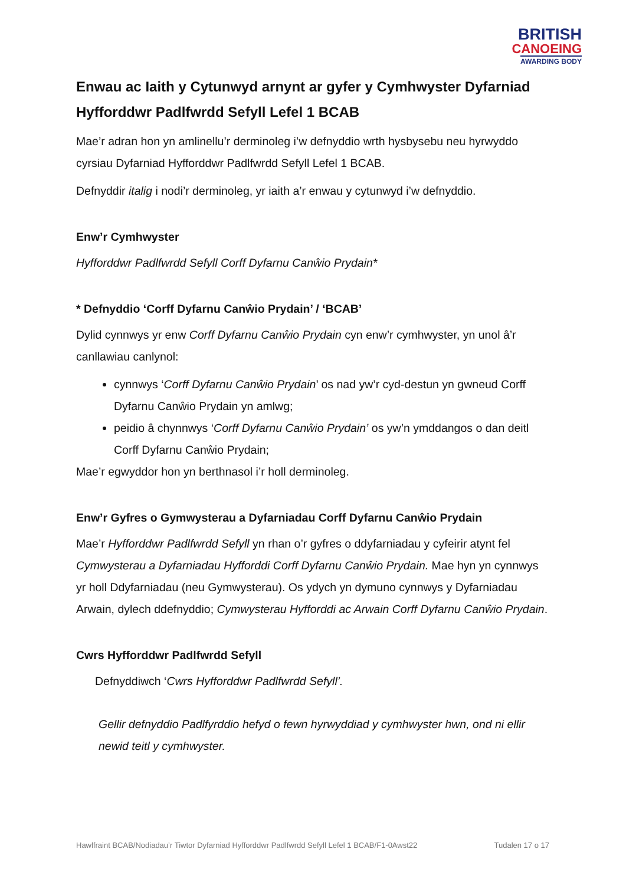BRITISH
CANOEING
AWARDING BODY
Enwau ac Iaith y Cytunwyd arnynt ar gyfer y Cymhwyster Dyfarniad Hyfforddwr Padlfwrdd Sefyll Lefel 1 BCAB
Mae’r adran hon yn amlinellu’r derminoleg i’w defnyddio wrth hysbysebu neu hyrwyddo cyrsiau Dyfarniad Hyfforddwr Padlfwrdd Sefyll Lefel 1 BCAB.
Defnyddir italig i nodi’r derminoleg, yr iaith a’r enwau y cytunwyd i’w defnyddio.
Enw’r Cymhwyster
Hyfforddwr Padlfwrdd Sefyll Corff Dyfarnu Canŵio Prydain*
* Defnyddio ‘Corff Dyfarnu Canŵio Prydain’ / ‘BCAB’
Dylid cynnwys yr enw Corff Dyfarnu Canŵio Prydain cyn enw’r cymhwyster, yn unol â’r canllawiau canlynol:
cynnwys ‘Corff Dyfarnu Canŵio Prydain’ os nad yw’r cyd-destun yn gwneud Corff Dyfarnu Canŵio Prydain yn amlwg;
peidio â chynnwys ‘Corff Dyfarnu Canŵio Prydain’ os yw’n ymddangos o dan deitl Corff Dyfarnu Canŵio Prydain;
Mae’r egwyddor hon yn berthnasol i’r holl derminoleg.
Enw’r Gyfres o Gymwysterau a Dyfarniadau Corff Dyfarnu Canŵio Prydain
Mae’r Hyfforddwr Padlfwrdd Sefyll yn rhan o’r gyfres o ddyfarniadau y cyfeirir atynt fel Cymwysterau a Dyfarniadau Hyfforddi Corff Dyfarnu Canŵio Prydain. Mae hyn yn cynnwys yr holl Ddyfarniadau (neu Gymwysterau). Os ydych yn dymuno cynnwys y Dyfarniadau Arwain, dylech ddefnyddio; Cymwysterau Hyfforddi ac Arwain Corff Dyfarnu Canŵio Prydain.
Cwrs Hyfforddwr Padlfwrdd Sefyll
Defnyddiwch ‘Cwrs Hyfforddwr Padlfwrdd Sefyll’.
Gellir defnyddio Padlfyrddio hefyd o fewn hyrwyddiad y cymhwyster hwn, ond ni ellir newid teitl y cymhwyster.
Hawlfraint BCAB/Nodiadau’r Tiwtor Dyfarniad Hyfforddwr Padlfwrdd Sefyll Lefel 1 BCAB/F1-0Awst22 Tudalen 17 o 17